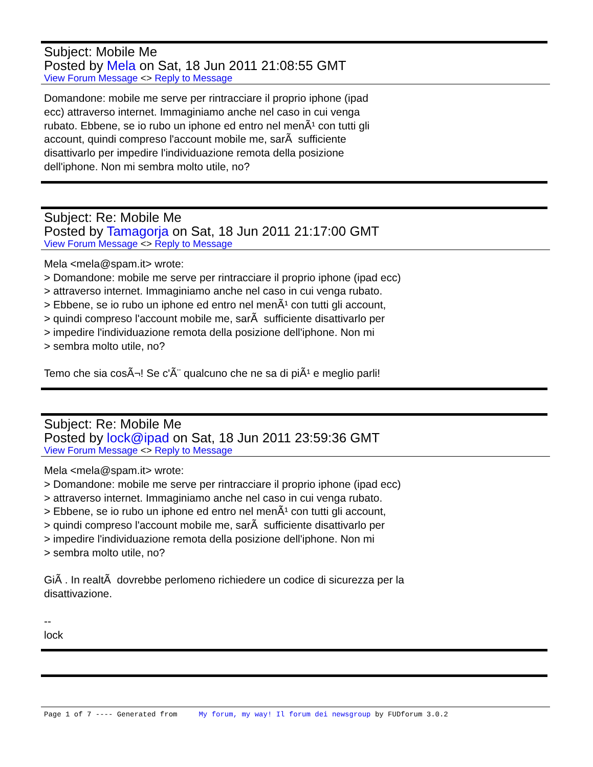Subject: Mobile Me
Posted by Mela on Sat, 18 Jun 2011 21:08:55 GMT
View Forum Message <> Reply to Message
Domandone: mobile me serve per rintracciare il proprio iphone (ipad ecc) attraverso internet. Immaginiamo anche nel caso in cui venga rubato. Ebbene, se io rubo un iphone ed entro nel menÃ¹ con tutti gli account, quindi compreso l'account mobile me, sarÃ sufficiente disattivarlo per impedire l'individuazione remota della posizione dell'iphone. Non mi sembra molto utile, no?
Subject: Re: Mobile Me
Posted by Tamagorja on Sat, 18 Jun 2011 21:17:00 GMT
View Forum Message <> Reply to Message
Mela <mela@spam.it> wrote: > Domandone: mobile me serve per rintracciare il proprio iphone (ipad ecc) > attraverso internet. Immaginiamo anche nel caso in cui venga rubato. > Ebbene, se io rubo un iphone ed entro nel menÃ¹ con tutti gli account, > quindi compreso l'account mobile me, sarÃ sufficiente disattivarlo per > impedire l'individuazione remota della posizione dell'iphone. Non mi > sembra molto utile, no? Temo che sia cosÃ¬! Se c'Ã¨ qualcuno che ne sa di piÃ¹ e meglio parli!
Subject: Re: Mobile Me
Posted by lock@ipad on Sat, 18 Jun 2011 23:59:36 GMT
View Forum Message <> Reply to Message
Mela <mela@spam.it> wrote: > Domandone: mobile me serve per rintracciare il proprio iphone (ipad ecc) > attraverso internet. Immaginiamo anche nel caso in cui venga rubato. > Ebbene, se io rubo un iphone ed entro nel menÃ¹ con tutti gli account, > quindi compreso l'account mobile me, sarÃ sufficiente disattivarlo per > impedire l'individuazione remota della posizione dell'iphone. Non mi > sembra molto utile, no? GiÃ . In realtÃ dovrebbe perlomeno richiedere un codice di sicurezza per la disattivazione. -- lock
Page 1 of 7 ---- Generated from My forum, my way! Il forum dei newsgroup by FUDforum 3.0.2